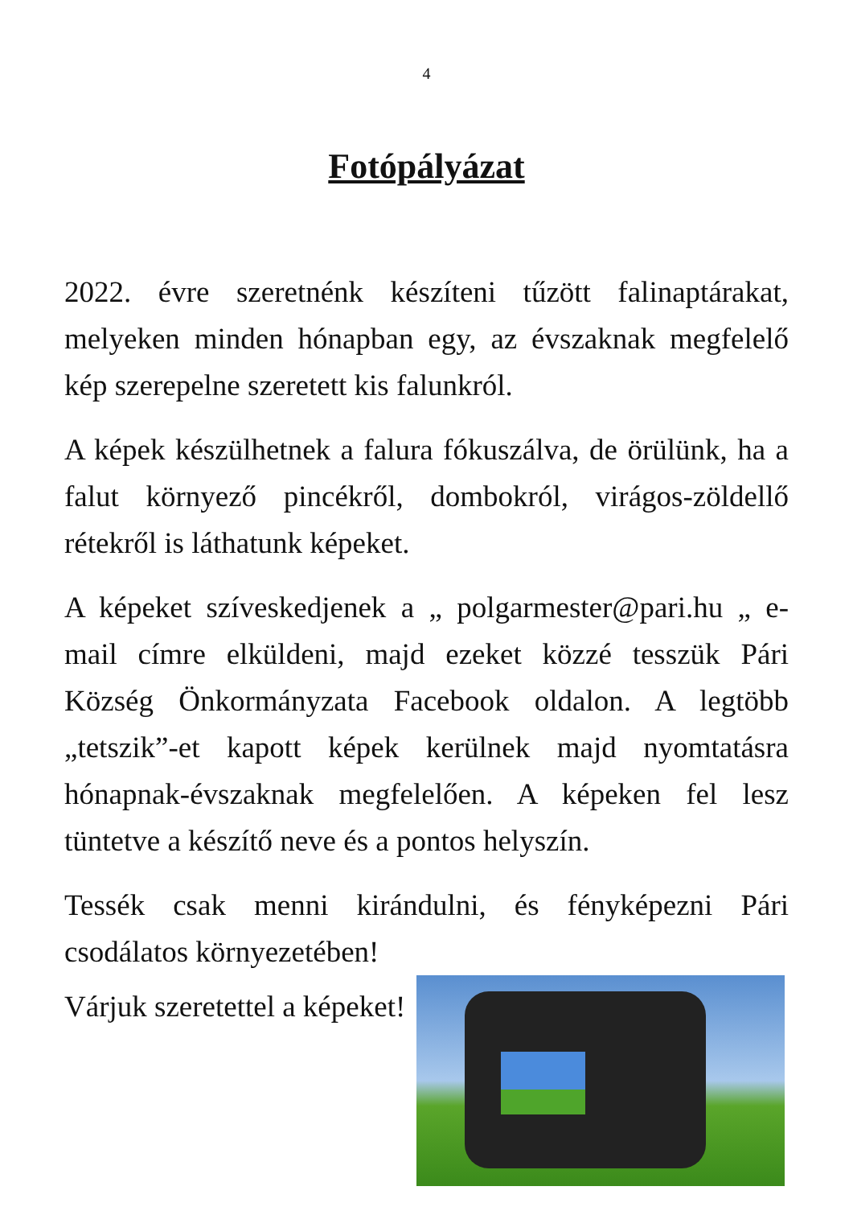4
Fotópályázat
2022. évre szeretnénk készíteni tűzött falinaptárakat, melyeken minden hónapban egy, az évszaknak megfelelő kép szerepelne szeretett kis falunkról.
A képek készülhetnek a falura fókuszálva, de örülünk, ha a falut környező pincékről, dombokról, virágos-zöldellő rétekről is láthatunk képeket.
A képeket szíveskedjenek a „ polgarmester@pari.hu „ e-mail címre elküldeni, majd ezeket közzé tesszük Pári Község Önkormányzata Facebook oldalon. A legtöbb „tetszik”-et kapott képek kerülnek majd nyomtatásra hónapnak-évszaknak megfelelően. A képeken fel lesz tüntetve a készítő neve és a pontos helyszín.
Tessék csak menni kirándulni, és fényképezni Pári csodálatos környezetében!
Várjuk szeretettel a képeket!